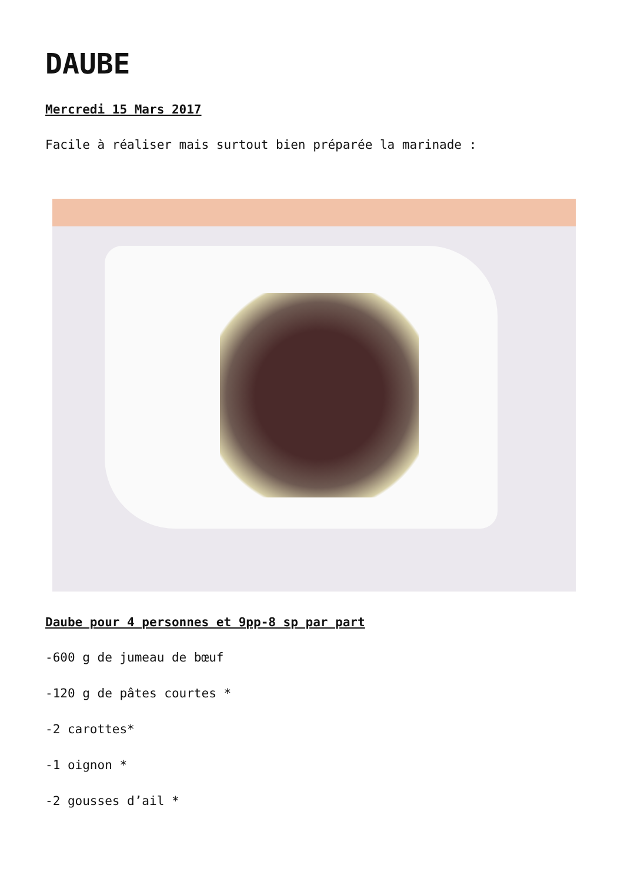DAUBE
Mercredi 15 Mars 2017
Facile à réaliser mais surtout bien préparée la marinade :
Daube pour 4 personnes et 9pp-8 sp par part
-600 g de jumeau de bœuf
-120 g de pâtes courtes *
-2 carottes*
-1 oignon *
-2 gousses d’ail *